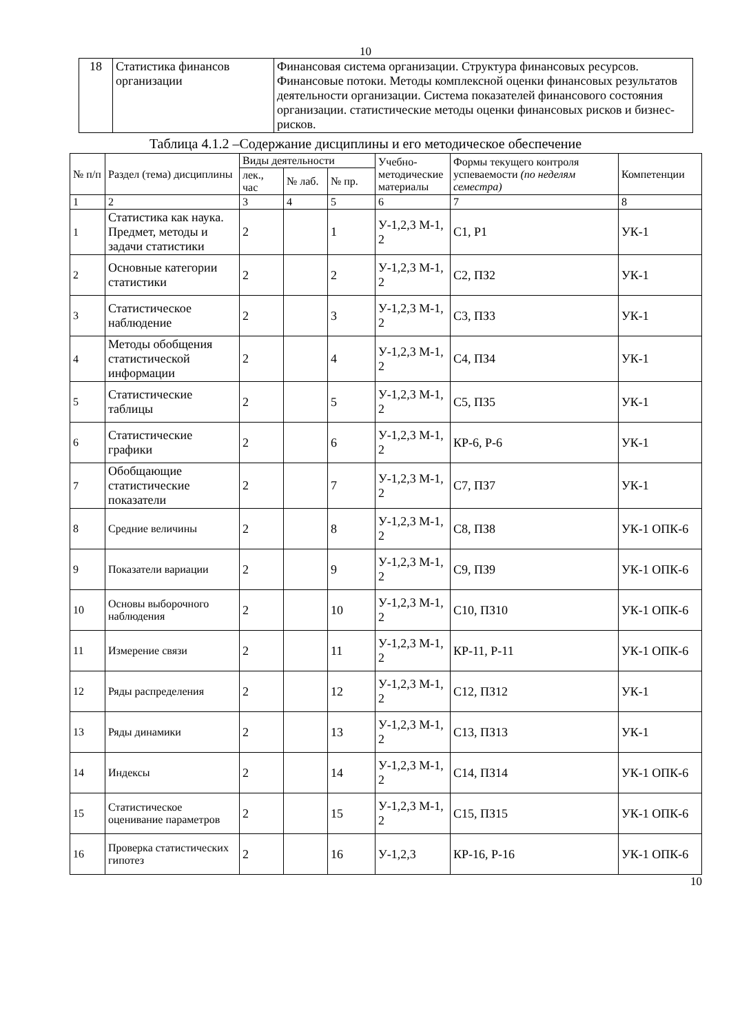10
| 18 | Статистика финансов организации | Финансовая система организации. Структура финансовых ресурсов. Финансовые потоки. Методы комплексной оценки финансовых результатов деятельности организации. Система показателей финансового состояния организации. статистические методы оценки финансовых рисков и бизнес-рисков. |
Таблица 4.1.2 –Содержание дисциплины и его методическое обеспечение
| № п/п | Раздел (тема) дисциплины | Виды деятельности | | | Учебно-методические материалы | Формы текущего контроля успеваемости (по неделям семестра) | Компетенции |
| | | лек., час | № лаб. | № пр. | | | |
| 1 | 2 | 3 | 4 | 5 | 6 | 7 | 8 |
| 1 | Статистика как наука. Предмет, методы и задачи статистики | 2 | | 1 | У-1,2,3 М-1, 2 | С1, Р1 | УК-1 |
| 2 | Основные категории статистики | 2 | | 2 | У-1,2,3 М-1, 2 | С2, ПЗ2 | УК-1 |
| 3 | Статистическое наблюдение | 2 | | 3 | У-1,2,3 М-1, 2 | С3, ПЗ3 | УК-1 |
| 4 | Методы обобщения статистической информации | 2 | | 4 | У-1,2,3 М-1, 2 | С4, ПЗ4 | УК-1 |
| 5 | Статистические таблицы | 2 | | 5 | У-1,2,3 М-1, 2 | С5, ПЗ5 | УК-1 |
| 6 | Статистические графики | 2 | | 6 | У-1,2,3 М-1, 2 | КР-6, Р-6 | УК-1 |
| 7 | Обобщающие статистические показатели | 2 | | 7 | У-1,2,3 М-1, 2 | С7, ПЗ7 | УК-1 |
| 8 | Средние величины | 2 | | 8 | У-1,2,3 М-1, 2 | С8, ПЗ8 | УК-1 ОПК-6 |
| 9 | Показатели вариации | 2 | | 9 | У-1,2,3 М-1, 2 | С9, ПЗ9 | УК-1 ОПК-6 |
| 10 | Основы выборочного наблюдения | 2 | | 10 | У-1,2,3 М-1, 2 | С10, ПЗ10 | УК-1 ОПК-6 |
| 11 | Измерение связи | 2 | | 11 | У-1,2,3 М-1, 2 | КР-11, Р-11 | УК-1 ОПК-6 |
| 12 | Ряды распределения | 2 | | 12 | У-1,2,3 М-1, 2 | С12, ПЗ12 | УК-1 |
| 13 | Ряды динамики | 2 | | 13 | У-1,2,3 М-1, 2 | С13, ПЗ13 | УК-1 |
| 14 | Индексы | 2 | | 14 | У-1,2,3 М-1, 2 | С14, ПЗ14 | УК-1 ОПК-6 |
| 15 | Статистическое оценивание параметров | 2 | | 15 | У-1,2,3 М-1, 2 | С15, ПЗ15 | УК-1 ОПК-6 |
| 16 | Проверка статистических гипотез | 2 | | 16 | У-1,2,3 | КР-16, Р-16 | УК-1 ОПК-6 |
10